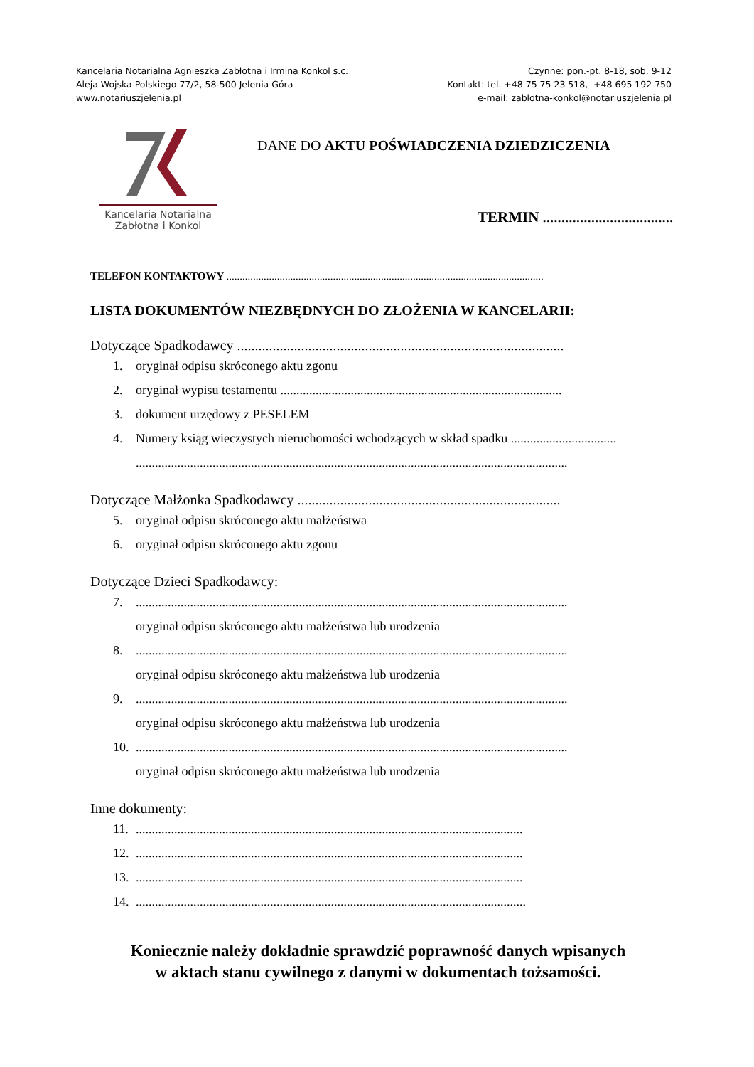Kancelaria Notarialna Agnieszka Zabłotna i Irmina Konkol s.c. Czynne: pon.-pt. 8-18, sob. 9-12
Aleja Wojska Polskiego 77/2, 58-500 Jelenia Góra Kontakt: tel. +48 75 75 23 518, +48 695 192 750
www.notariuszjelenia.pl e-mail: zablotna-konkol@notariuszjelenia.pl
Kancelaria Notarialna
Zabłotna i Konkol
DANE DO AKTU POŚWIADCZENIA DZIEDZICZENIA
TERMIN ...................................
TELEFON KONTAKTOWY .......................................................................................................................
LISTA DOKUMENTÓW NIEZBĘDNYCH DO ZŁOŻENIA W KANCELARII:
Dotyczące Spadkodawcy ............................................................................................
1. oryginał odpisu skróconego aktu zgonu
2. oryginał wypisu testamentu ........................................................................................
3. dokument urzędowy z PESELEM
4. Numery ksiąg wieczystych nieruchomości wchodzących w skład spadku .................................
.......................................................................................................................................
Dotyczące Małżonka Spadkodawcy ..........................................................................
5. oryginał odpisu skróconego aktu małżeństwa
6. oryginał odpisu skróconego aktu zgonu
Dotyczące Dzieci Spadkodawcy:
7........................................................................................................................................
oryginał odpisu skróconego aktu małżeństwa lub urodzenia
8........................................................................................................................................
oryginał odpisu skróconego aktu małżeństwa lub urodzenia
9........................................................................................................................................
oryginał odpisu skróconego aktu małżeństwa lub urodzenia
10........................................................................................................................................
oryginał odpisu skróconego aktu małżeństwa lub urodzenia
Inne dokumenty:
11..........................................................................................................................
12..........................................................................................................................
13..........................................................................................................................
14...........................................................................................................................
Koniecznie należy dokładnie sprawdzić poprawność danych wpisanych
w aktach stanu cywilnego z danymi w dokumentach tożsamości.